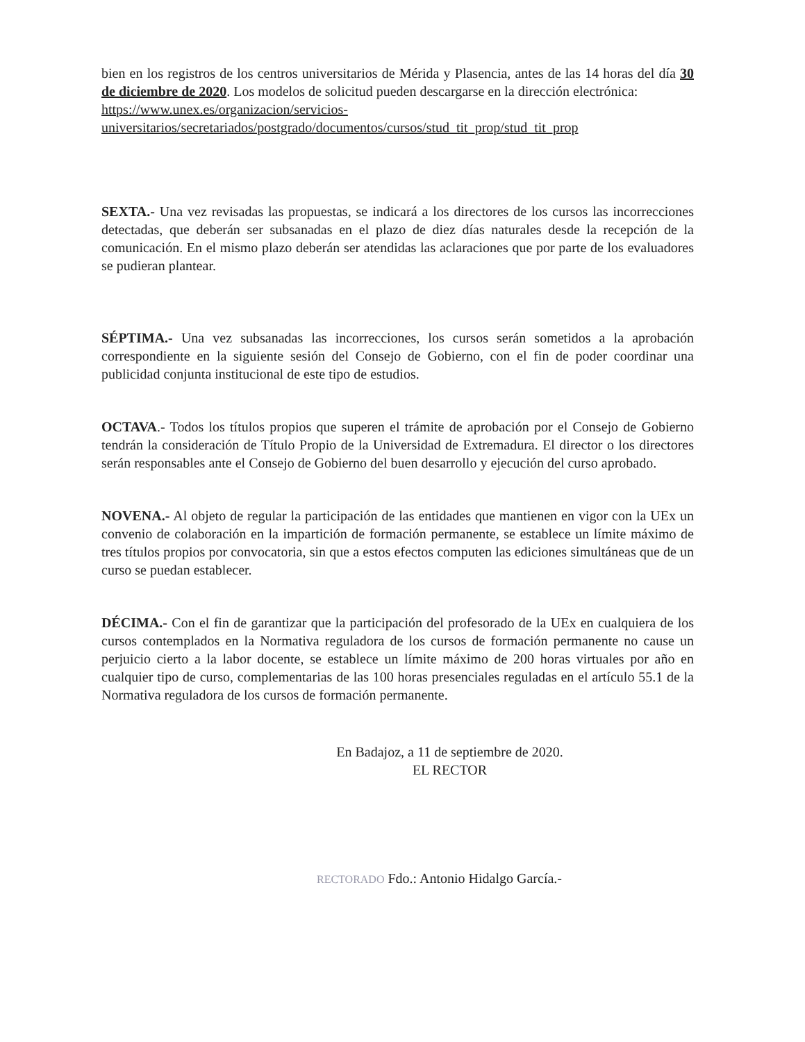bien en los registros de los centros universitarios de Mérida y Plasencia, antes de las 14 horas del día 30 de diciembre de 2020. Los modelos de solicitud pueden descargarse en la dirección electrónica:
https://www.unex.es/organizacion/servicios-universitarios/secretariados/postgrado/documentos/cursos/stud_tit_prop/stud_tit_prop
SEXTA.- Una vez revisadas las propuestas, se indicará a los directores de los cursos las incorrecciones detectadas, que deberán ser subsanadas en el plazo de diez días naturales desde la recepción de la comunicación. En el mismo plazo deberán ser atendidas las aclaraciones que por parte de los evaluadores se pudieran plantear.
SÉPTIMA.- Una vez subsanadas las incorrecciones, los cursos serán sometidos a la aprobación correspondiente en la siguiente sesión del Consejo de Gobierno, con el fin de poder coordinar una publicidad conjunta institucional de este tipo de estudios.
OCTAVA.- Todos los títulos propios que superen el trámite de aprobación por el Consejo de Gobierno tendrán la consideración de Título Propio de la Universidad de Extremadura. El director o los directores serán responsables ante el Consejo de Gobierno del buen desarrollo y ejecución del curso aprobado.
NOVENA.- Al objeto de regular la participación de las entidades que mantienen en vigor con la UEx un convenio de colaboración en la impartición de formación permanente, se establece un límite máximo de tres títulos propios por convocatoria, sin que a estos efectos computen las ediciones simultáneas que de un curso se puedan establecer.
DÉCIMA.- Con el fin de garantizar que la participación del profesorado de la UEx en cualquiera de los cursos contemplados en la Normativa reguladora de los cursos de formación permanente no cause un perjuicio cierto a la labor docente, se establece un límite máximo de 200 horas virtuales por año en cualquier tipo de curso, complementarias de las 100 horas presenciales reguladas en el artículo 55.1 de la Normativa reguladora de los cursos de formación permanente.
En Badajoz, a 11 de septiembre de 2020.
EL RECTOR
RECTORADO Fdo.: Antonio Hidalgo García.-